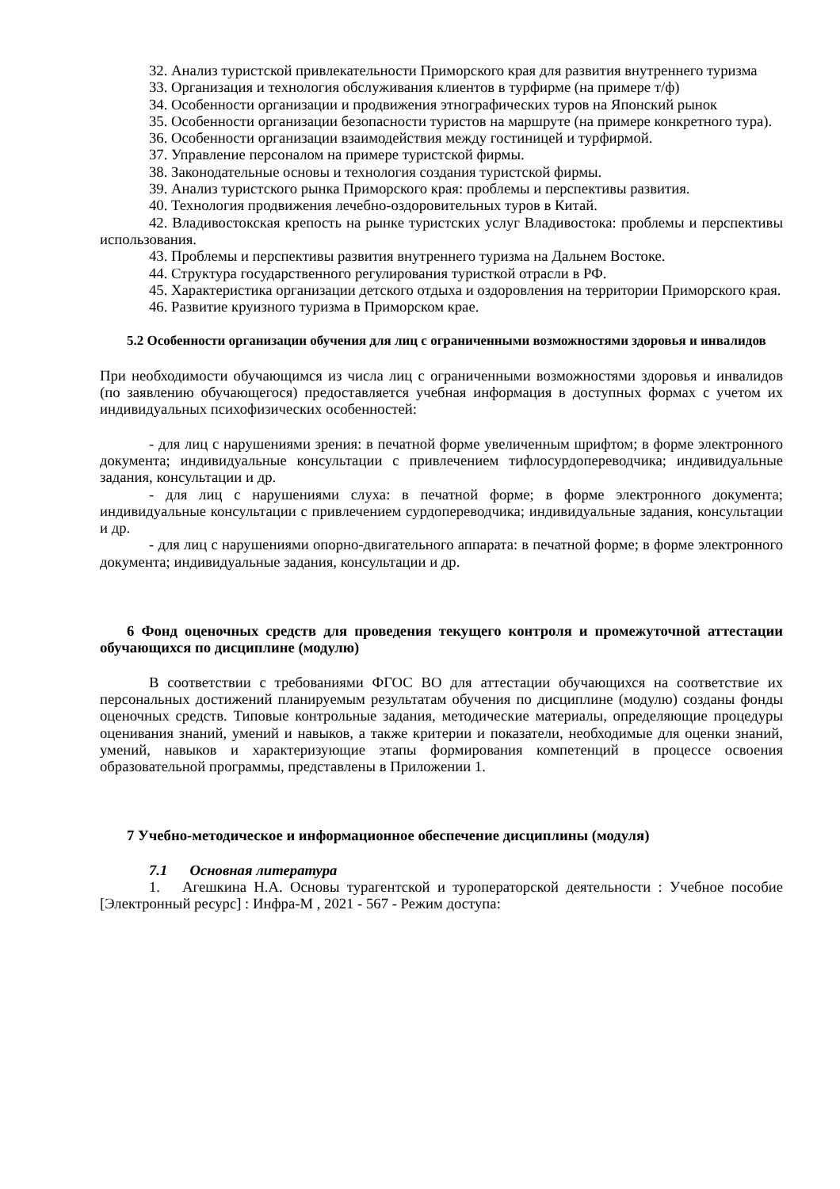32. Анализ туристской привлекательности Приморского края для развития внутреннего туризма
33. Организация и технология обслуживания клиентов в турфирме (на примере т/ф)
34. Особенности организации и продвижения этнографических туров на Японский рынок
35. Особенности организации безопасности туристов на маршруте (на примере конкретного тура).
36. Особенности организации взаимодействия между гостиницей и турфирмой.
37. Управление персоналом на примере туристской фирмы.
38. Законодательные основы и технология создания туристской фирмы.
39. Анализ туристского рынка Приморского края: проблемы и перспективы развития.
40. Технология продвижения лечебно-оздоровительных туров в Китай.
42. Владивостокская крепость на рынке туристских услуг Владивостока: проблемы и перспективы использования.
43. Проблемы и перспективы развития внутреннего туризма на Дальнем Востоке.
44. Структура государственного регулирования туристкой отрасли в РФ.
45. Характеристика организации детского отдыха и оздоровления на территории Приморского края.
46. Развитие круизного туризма в Приморском крае.
5.2 Особенности организации обучения для лиц с ограниченными возможностями здоровья и инвалидов
При необходимости обучающимся из числа лиц с ограниченными возможностями здоровья и инвалидов (по заявлению обучающегося) предоставляется учебная информация в доступных формах с учетом их индивидуальных психофизических особенностей:
- для лиц с нарушениями зрения: в печатной форме увеличенным шрифтом; в форме электронного документа; индивидуальные консультации с привлечением тифлосурдопереводчика; индивидуальные задания, консультации и др.
- для лиц с нарушениями слуха: в печатной форме; в форме электронного документа; индивидуальные консультации с привлечением сурдопереводчика; индивидуальные задания, консультации и др.
- для лиц с нарушениями опорно-двигательного аппарата: в печатной форме; в форме электронного документа; индивидуальные задания, консультации и др.
6 Фонд оценочных средств для проведения текущего контроля и промежуточной аттестации обучающихся по дисциплине (модулю)
В соответствии с требованиями ФГОС ВО для аттестации обучающихся на соответствие их персональных достижений планируемым результатам обучения по дисциплине (модулю) созданы фонды оценочных средств. Типовые контрольные задания, методические материалы, определяющие процедуры оценивания знаний, умений и навыков, а также критерии и показатели, необходимые для оценки знаний, умений, навыков и характеризующие этапы формирования компетенций в процессе освоения образовательной программы, представлены в Приложении 1.
7 Учебно-методическое и информационное обеспечение дисциплины (модуля)
7.1 Основная литература
1. Агешкина Н.А. Основы турагентской и туроператорской деятельности : Учебное пособие [Электронный ресурс] : Инфра-М , 2021 - 567 - Режим доступа: